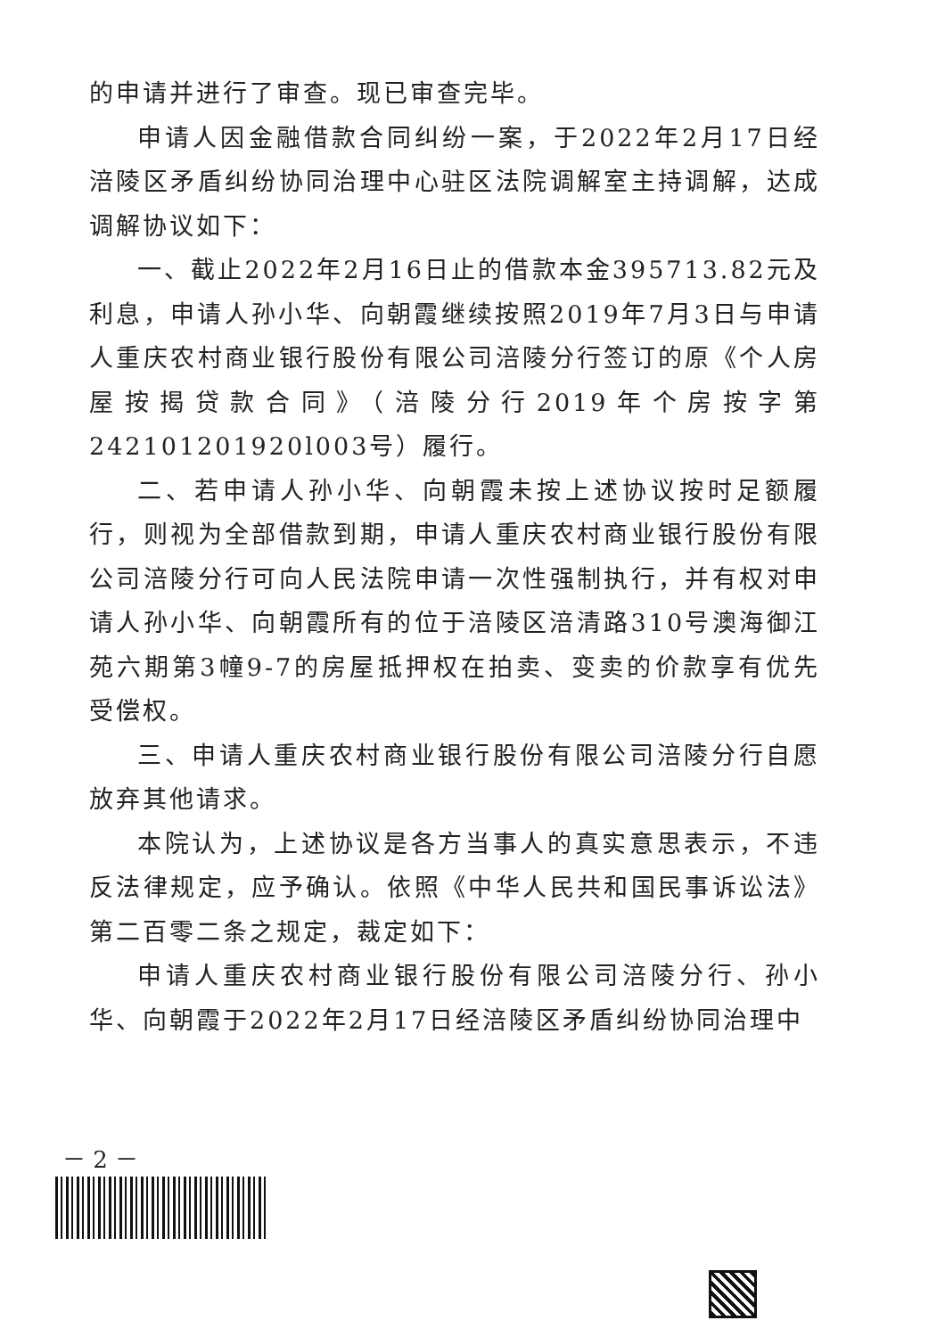的申请并进行了审查。现已审查完毕。
申请人因金融借款合同纠纷一案，于2022年2月17日经涪陵区矛盾纠纷协同治理中心驻区法院调解室主持调解，达成调解协议如下：
一、截止2022年2月16日止的借款本金395713.82元及利息，申请人孙小华、向朝霞继续按照2019年7月3日与申请人重庆农村商业银行股份有限公司涪陵分行签订的原《个人房屋按揭贷款合同》（涪陵分行2019年个房按字第242101201920l003号）履行。
二、若申请人孙小华、向朝霞未按上述协议按时足额履行，则视为全部借款到期，申请人重庆农村商业银行股份有限公司涪陵分行可向人民法院申请一次性强制执行，并有权对申请人孙小华、向朝霞所有的位于涪陵区涪清路310号澳海御江苑六期第3幢9-7的房屋抵押权在拍卖、变卖的价款享有优先受偿权。
三、申请人重庆农村商业银行股份有限公司涪陵分行自愿放弃其他请求。
本院认为，上述协议是各方当事人的真实意思表示，不违反法律规定，应予确认。依照《中华人民共和国民事诉讼法》第二百零二条之规定，裁定如下：
申请人重庆农村商业银行股份有限公司涪陵分行、孙小华、向朝霞于2022年2月17日经涪陵区矛盾纠纷协同治理中
－ 2 －